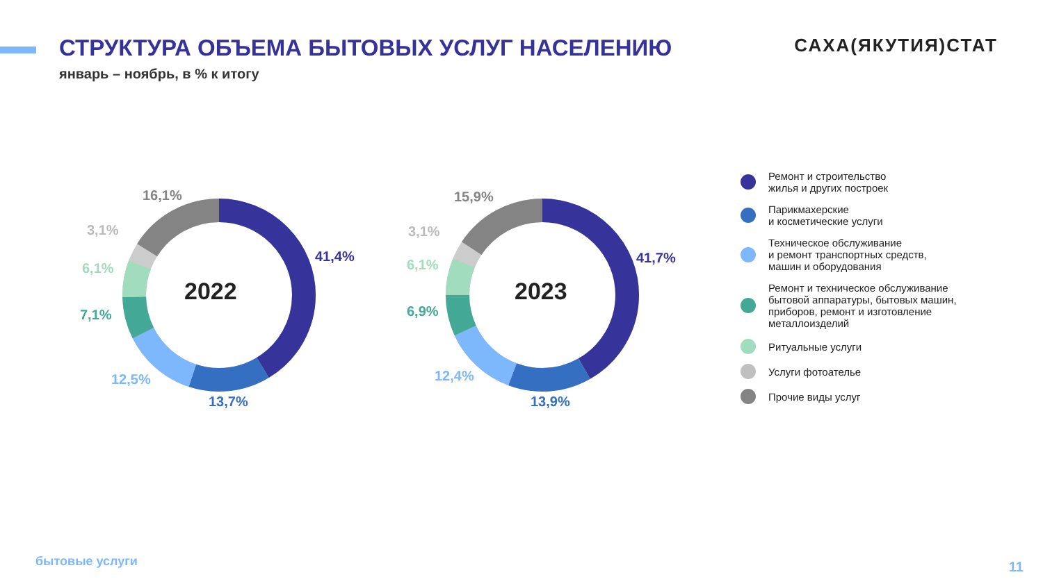СТРУКТУРА ОБЪЕМА БЫТОВЫХ УСЛУГ НАСЕЛЕНИЮ
САХА(ЯКУТИЯ)СТАТ
январь – ноябрь, в % к итогу
2022
16,1%
3,1%
6,1%
7,1%
12,5%
13,7%
41,4%
2023
15,9%
3,1%
6,1%
6,9%
12,4%
13,9%
41,7%
Ремонт и строительство
жилья и других построек
Парикмахерские
и косметические услуги
Техническое обслуживание
и ремонт транспортных средств,
машин и оборудования
Ремонт и техническое обслуживание
бытовой аппаратуры, бытовых машин,
приборов, ремонт и изготовление
металлоизделий
Ритуальные услуги
Услуги фотоателье
Прочие виды услуг
бытовые услуги 11